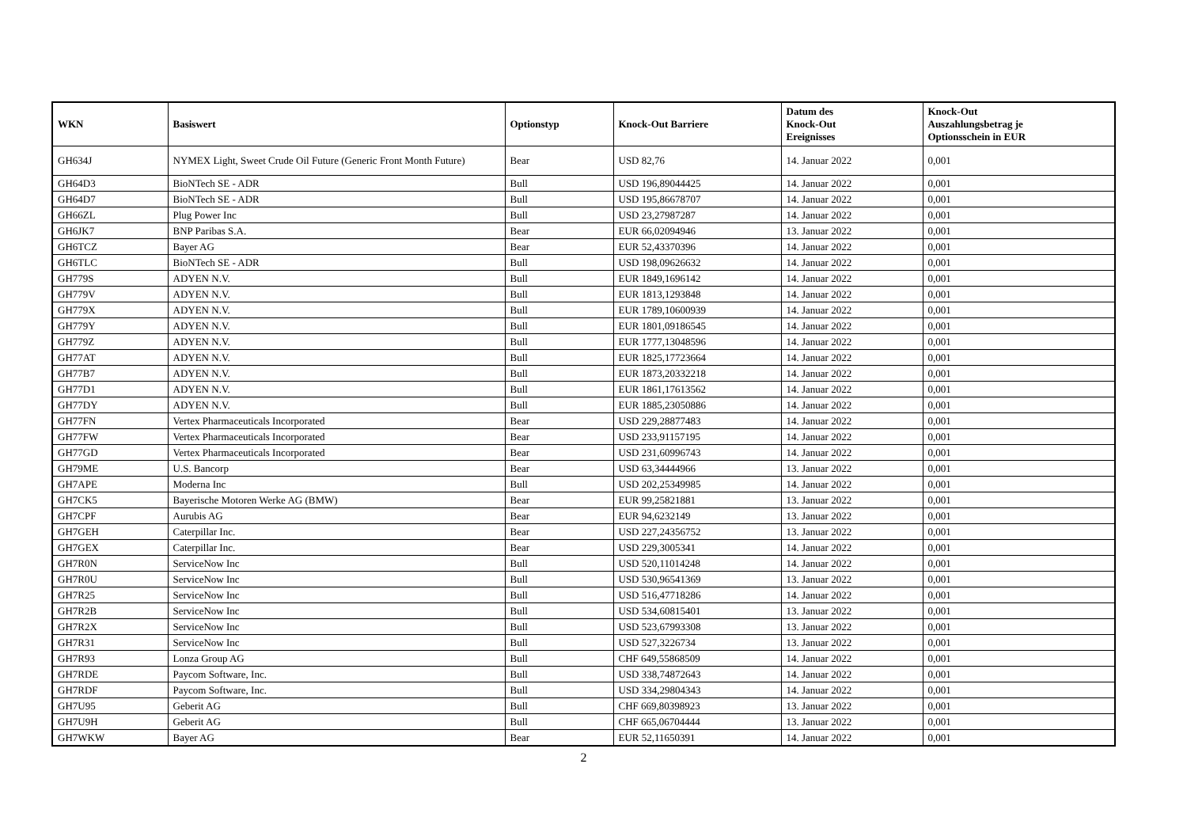| WKN | Basiswert | Optionstyp | Knock-Out Barriere | Datum des Knock-Out Ereignisses | Knock-Out Auszahlungsbetrag je Optionsschein in EUR |
| --- | --- | --- | --- | --- | --- |
| GH634J | NYMEX Light, Sweet Crude Oil Future (Generic Front Month Future) | Bear | USD 82,76 | 14. Januar 2022 | 0,001 |
| GH64D3 | BioNTech SE - ADR | Bull | USD 196,89044425 | 14. Januar 2022 | 0,001 |
| GH64D7 | BioNTech SE - ADR | Bull | USD 195,86678707 | 14. Januar 2022 | 0,001 |
| GH66ZL | Plug Power Inc | Bull | USD 23,27987287 | 14. Januar 2022 | 0,001 |
| GH6JK7 | BNP Paribas S.A. | Bear | EUR 66,02094946 | 13. Januar 2022 | 0,001 |
| GH6TCZ | Bayer AG | Bear | EUR 52,43370396 | 14. Januar 2022 | 0,001 |
| GH6TLC | BioNTech SE - ADR | Bull | USD 198,09626632 | 14. Januar 2022 | 0,001 |
| GH779S | ADYEN N.V. | Bull | EUR 1849,1696142 | 14. Januar 2022 | 0,001 |
| GH779V | ADYEN N.V. | Bull | EUR 1813,1293848 | 14. Januar 2022 | 0,001 |
| GH779X | ADYEN N.V. | Bull | EUR 1789,10600939 | 14. Januar 2022 | 0,001 |
| GH779Y | ADYEN N.V. | Bull | EUR 1801,09186545 | 14. Januar 2022 | 0,001 |
| GH779Z | ADYEN N.V. | Bull | EUR 1777,13048596 | 14. Januar 2022 | 0,001 |
| GH77AT | ADYEN N.V. | Bull | EUR 1825,17723664 | 14. Januar 2022 | 0,001 |
| GH77B7 | ADYEN N.V. | Bull | EUR 1873,20332218 | 14. Januar 2022 | 0,001 |
| GH77D1 | ADYEN N.V. | Bull | EUR 1861,17613562 | 14. Januar 2022 | 0,001 |
| GH77DY | ADYEN N.V. | Bull | EUR 1885,23050886 | 14. Januar 2022 | 0,001 |
| GH77FN | Vertex Pharmaceuticals Incorporated | Bear | USD 229,28877483 | 14. Januar 2022 | 0,001 |
| GH77FW | Vertex Pharmaceuticals Incorporated | Bear | USD 233,91157195 | 14. Januar 2022 | 0,001 |
| GH77GD | Vertex Pharmaceuticals Incorporated | Bear | USD 231,60996743 | 14. Januar 2022 | 0,001 |
| GH79ME | U.S. Bancorp | Bear | USD 63,34444966 | 13. Januar 2022 | 0,001 |
| GH7APE | Moderna Inc | Bull | USD 202,25349985 | 14. Januar 2022 | 0,001 |
| GH7CK5 | Bayerische Motoren Werke AG (BMW) | Bear | EUR 99,25821881 | 13. Januar 2022 | 0,001 |
| GH7CPF | Aurubis AG | Bear | EUR 94,6232149 | 13. Januar 2022 | 0,001 |
| GH7GEH | Caterpillar Inc. | Bear | USD 227,24356752 | 13. Januar 2022 | 0,001 |
| GH7GEX | Caterpillar Inc. | Bear | USD 229,3005341 | 14. Januar 2022 | 0,001 |
| GH7R0N | ServiceNow Inc | Bull | USD 520,11014248 | 14. Januar 2022 | 0,001 |
| GH7R0U | ServiceNow Inc | Bull | USD 530,96541369 | 13. Januar 2022 | 0,001 |
| GH7R25 | ServiceNow Inc | Bull | USD 516,47718286 | 14. Januar 2022 | 0,001 |
| GH7R2B | ServiceNow Inc | Bull | USD 534,60815401 | 13. Januar 2022 | 0,001 |
| GH7R2X | ServiceNow Inc | Bull | USD 523,67993308 | 13. Januar 2022 | 0,001 |
| GH7R31 | ServiceNow Inc | Bull | USD 527,3226734 | 13. Januar 2022 | 0,001 |
| GH7R93 | Lonza Group AG | Bull | CHF 649,55868509 | 14. Januar 2022 | 0,001 |
| GH7RDE | Paycom Software, Inc. | Bull | USD 338,74872643 | 14. Januar 2022 | 0,001 |
| GH7RDF | Paycom Software, Inc. | Bull | USD 334,29804343 | 14. Januar 2022 | 0,001 |
| GH7U95 | Geberit AG | Bull | CHF 669,80398923 | 13. Januar 2022 | 0,001 |
| GH7U9H | Geberit AG | Bull | CHF 665,06704444 | 13. Januar 2022 | 0,001 |
| GH7WKW | Bayer AG | Bear | EUR 52,11650391 | 14. Januar 2022 | 0,001 |
2